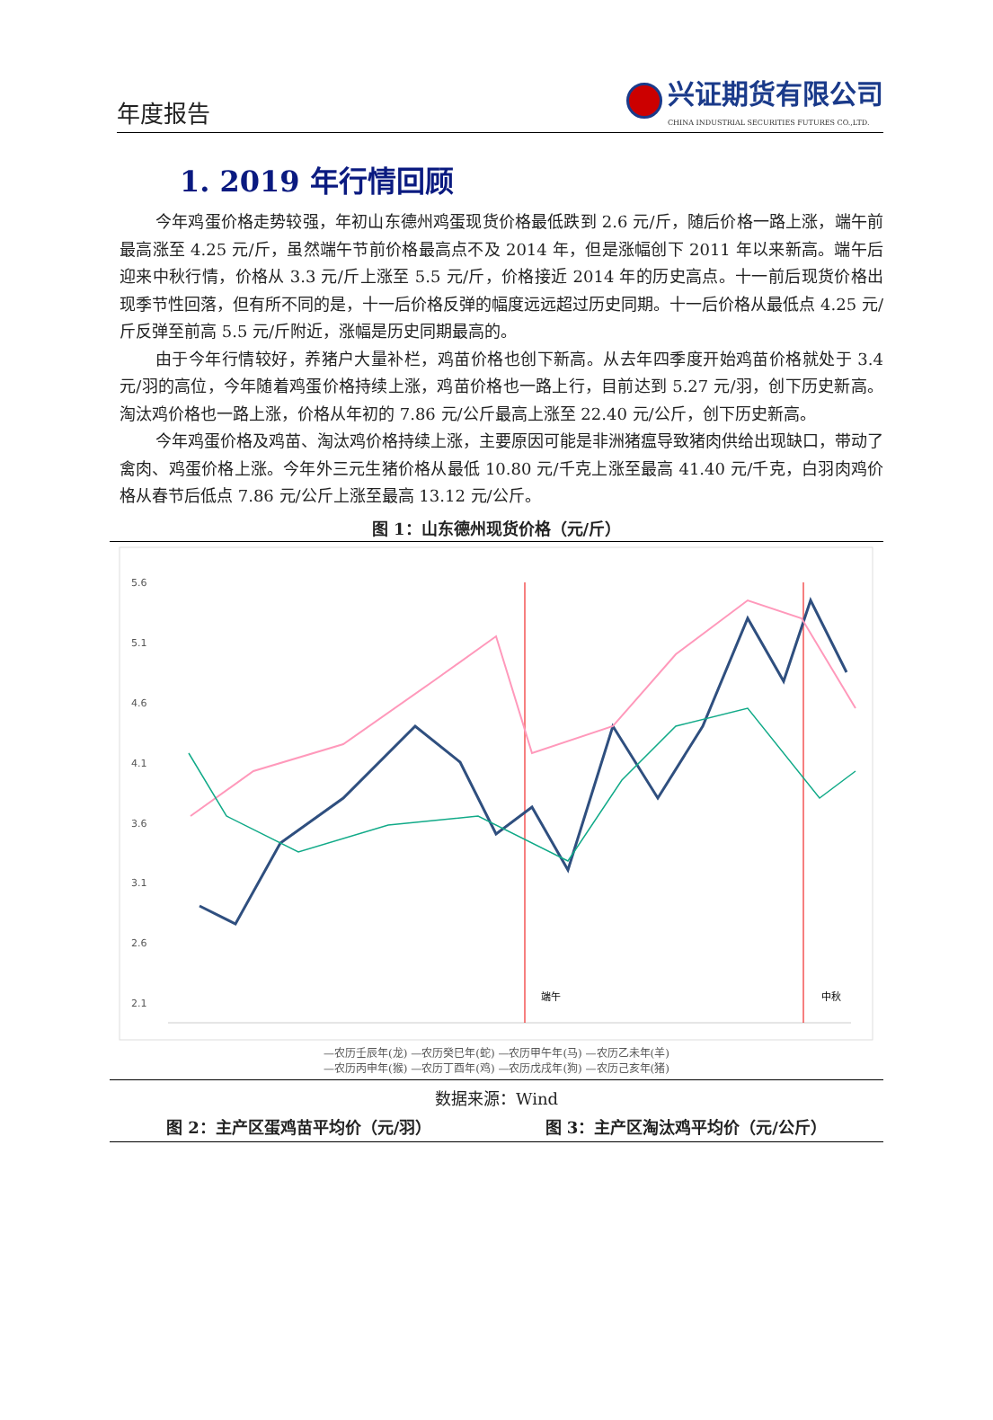年度报告
兴证期货有限公司
CHINA INDUSTRIAL SECURITIES FUTURES CO.,LTD.
1. 2019 年行情回顾
今年鸡蛋价格走势较强，年初山东德州鸡蛋现货价格最低跌到 2.6 元/斤，随后价格一路上涨，端午前最高涨至 4.25 元/斤，虽然端午节前价格最高点不及 2014 年，但是涨幅创下 2011 年以来新高。端午后迎来中秋行情，价格从 3.3 元/斤上涨至 5.5 元/斤，价格接近 2014 年的历史高点。十一前后现货价格出现季节性回落，但有所不同的是，十一后价格反弹的幅度远远超过历史同期。十一后价格从最低点 4.25 元/斤反弹至前高 5.5 元/斤附近，涨幅是历史同期最高的。
由于今年行情较好，养猪户大量补栏，鸡苗价格也创下新高。从去年四季度开始鸡苗价格就处于 3.4 元/羽的高位，今年随着鸡蛋价格持续上涨，鸡苗价格也一路上行，目前达到 5.27 元/羽，创下历史新高。淘汰鸡价格也一路上涨，价格从年初的 7.86 元/公斤最高上涨至 22.40 元/公斤，创下历史新高。
今年鸡蛋价格及鸡苗、淘汰鸡价格持续上涨，主要原因可能是非洲猪瘟导致猪肉供给出现缺口，带动了禽肉、鸡蛋价格上涨。今年外三元生猪价格从最低 10.80 元/千克上涨至最高 41.40 元/千克，白羽肉鸡价格从春节后低点 7.86 元/公斤上涨至最高 13.12 元/公斤。
图 1：山东德州现货价格（元/斤）
5.6
5.1
4.6
4.1
3.6
3.1
2.6
2.1
1.6
端午
中秋
—农历壬辰年(龙) —农历癸巳年(蛇) —农历甲午年(马) —农历乙未年(羊)
—农历丙申年(猴) —农历丁酉年(鸡) —农历戊戌年(狗) —农历己亥年(猪)
数据来源：Wind
图 2：主产区蛋鸡苗平均价（元/羽） 图 3：主产区淘汰鸡平均价（元/公斤）